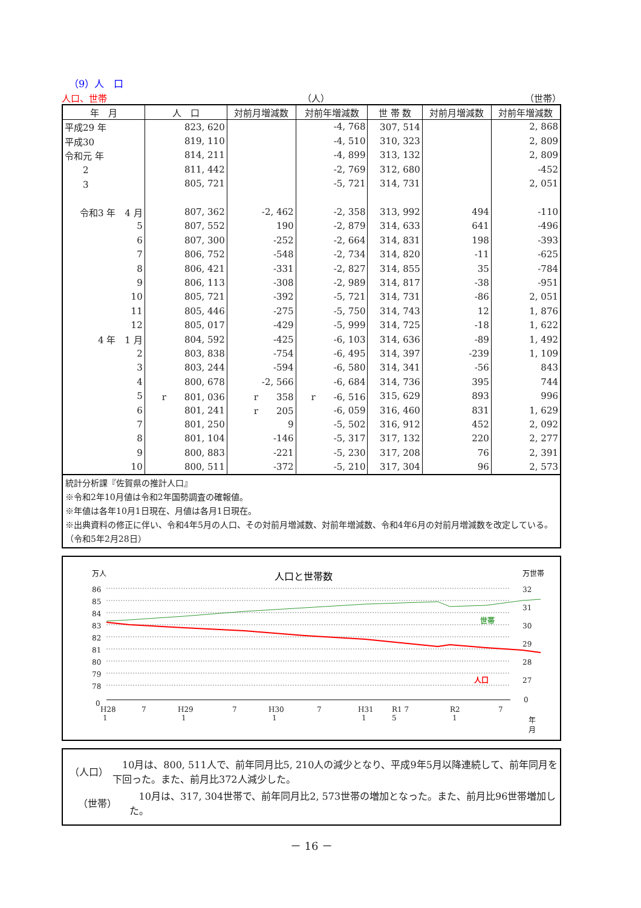（9）人　口
人口、世帯 （人） （世帯）
| 年 月 | 人 口 | 対前月増減数 | 対前年増減数 | 世 帯 数 | 対前月増減数 | 対前年増減数 |
| --- | --- | --- | --- | --- | --- | --- |
| 平成29 年 | 823, 620 | | -4, 768 | 307, 514 | | 2, 868 |
| 平成30 | 819, 110 | | -4, 510 | 310, 323 | | 2, 809 |
| 令和元 年 | 814, 211 | | -4, 899 | 313, 132 | | 2, 809 |
| 2 | 811, 442 | | -2, 769 | 312, 680 | | -452 |
| 3 | 805, 721 | | -5, 721 | 314, 731 | | 2, 051 |
| 令和3 年 4 月 | 807, 362 | -2, 462 | -2, 358 | 313, 992 | 494 | -110 |
| 5 | 807, 552 | 190 | -2, 879 | 314, 633 | 641 | -496 |
| 6 | 807, 300 | -252 | -2, 664 | 314, 831 | 198 | -393 |
| 7 | 806, 752 | -548 | -2, 734 | 314, 820 | -11 | -625 |
| 8 | 806, 421 | -331 | -2, 827 | 314, 855 | 35 | -784 |
| 9 | 806, 113 | -308 | -2, 989 | 314, 817 | -38 | -951 |
| 10 | 805, 721 | -392 | -5, 721 | 314, 731 | -86 | 2, 051 |
| 11 | 805, 446 | -275 | -5, 750 | 314, 743 | 12 | 1, 876 |
| 12 | 805, 017 | -429 | -5, 999 | 314, 725 | -18 | 1, 622 |
| 4 年 1 月 | 804, 592 | -425 | -6, 103 | 314, 636 | -89 | 1, 492 |
| 2 | 803, 838 | -754 | -6, 495 | 314, 397 | -239 | 1, 109 |
| 3 | 803, 244 | -594 | -6, 580 | 314, 341 | -56 | 843 |
| 4 | 800, 678 | -2, 566 | -6, 684 | 314, 736 | 395 | 744 |
| 5 | r 801, 036 | r 358 | r -6, 516 | 315, 629 | 893 | 996 |
| 6 | 801, 241 | r 205 | -6, 059 | 316, 460 | 831 | 1, 629 |
| 7 | 801, 250 | 9 | -5, 502 | 316, 912 | 452 | 2, 092 |
| 8 | 801, 104 | -146 | -5, 317 | 317, 132 | 220 | 2, 277 |
| 9 | 800, 883 | -221 | -5, 230 | 317, 208 | 76 | 2, 391 |
| 10 | 800, 511 | -372 | -5, 210 | 317, 304 | 96 | 2, 573 |
統計分析課『佐賀県の推計人口』
※令和2年10月値は令和2年国勢調査の確報値。
※年値は各年10月1日現在、月値は各月1日現在。
※出典資料の修正に伴い、令和4年5月の人口、その対前月増減数、対前年増減数、令和4年6月の対前月増減数を改定している。（令和5年2月28日）
万人
人口と世帯数
万世帯
86
85
84
83
82
81
80
79
78
0
32
31
30
29
28
27
0
世帯
人口
H28
1
7
H29
1
7
H30
1
7
H31
1
R1 7
5
R2
1
7
年
月
（人口）　10月は、800, 511人で、前年同月比5, 210人の減少となり、平成9年5月以降連続して、前年同月を下回った。また、前月比372人減少した。
（世帯）　10月は、317, 304世帯で、前年同月比2, 573世帯の増加となった。また、前月比96世帯増加した。
－ 16 －